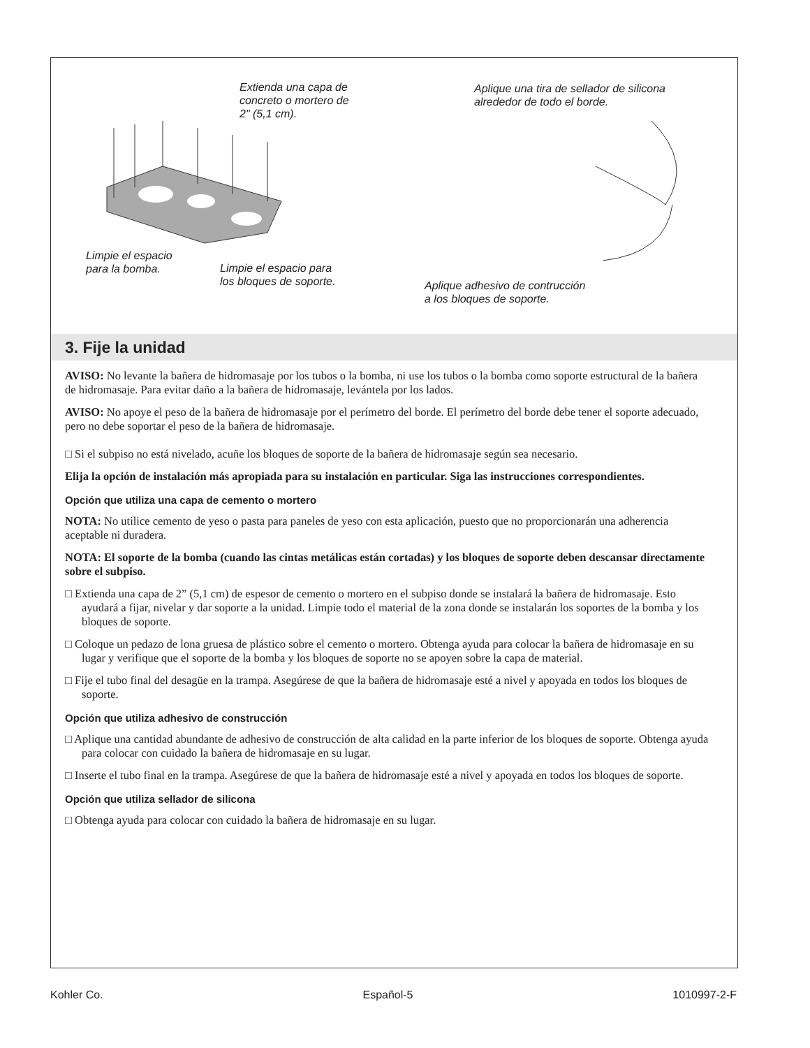Extienda una capa de
concreto o mortero de
2" (5,1 cm).
Aplique una tira de sellador de silicona
alrededor de todo el borde.
Limpie el espacio
para la bomba.
Limpie el espacio para
los bloques de soporte.
Aplique adhesivo de contrucción
a los bloques de soporte.
3. Fije la unidad
AVISO: No levante la bañera de hidromasaje por los tubos o la bomba, ni use los tubos o la bomba como soporte estructural de la bañera de hidromasaje. Para evitar daño a la bañera de hidromasaje, levántela por los lados.
AVISO: No apoye el peso de la bañera de hidromasaje por el perímetro del borde. El perímetro del borde debe tener el soporte adecuado, pero no debe soportar el peso de la bañera de hidromasaje.
□ Si el subpiso no está nivelado, acuñe los bloques de soporte de la bañera de hidromasaje según sea necesario.
Elija la opción de instalación más apropiada para su instalación en particular. Siga las instrucciones correspondientes.
Opción que utiliza una capa de cemento o mortero
NOTA: No utilice cemento de yeso o pasta para paneles de yeso con esta aplicación, puesto que no proporcionarán una adherencia aceptable ni duradera.
NOTA: El soporte de la bomba (cuando las cintas metálicas están cortadas) y los bloques de soporte deben descansar directamente sobre el subpiso.
□ Extienda una capa de 2” (5,1 cm) de espesor de cemento o mortero en el subpiso donde se instalará la bañera de hidromasaje. Esto ayudará a fijar, nivelar y dar soporte a la unidad. Limpie todo el material de la zona donde se instalarán los soportes de la bomba y los bloques de soporte.
□ Coloque un pedazo de lona gruesa de plástico sobre el cemento o mortero. Obtenga ayuda para colocar la bañera de hidromasaje en su lugar y verifique que el soporte de la bomba y los bloques de soporte no se apoyen sobre la capa de material.
□ Fije el tubo final del desagüe en la trampa. Asegúrese de que la bañera de hidromasaje esté a nivel y apoyada en todos los bloques de soporte.
Opción que utiliza adhesivo de construcción
□ Aplique una cantidad abundante de adhesivo de construcción de alta calidad en la parte inferior de los bloques de soporte. Obtenga ayuda para colocar con cuidado la bañera de hidromasaje en su lugar.
□ Inserte el tubo final en la trampa. Asegúrese de que la bañera de hidromasaje esté a nivel y apoyada en todos los bloques de soporte.
Opción que utiliza sellador de silicona
□ Obtenga ayuda para colocar con cuidado la bañera de hidromasaje en su lugar.
Kohler Co. Español-5 1010997-2-F